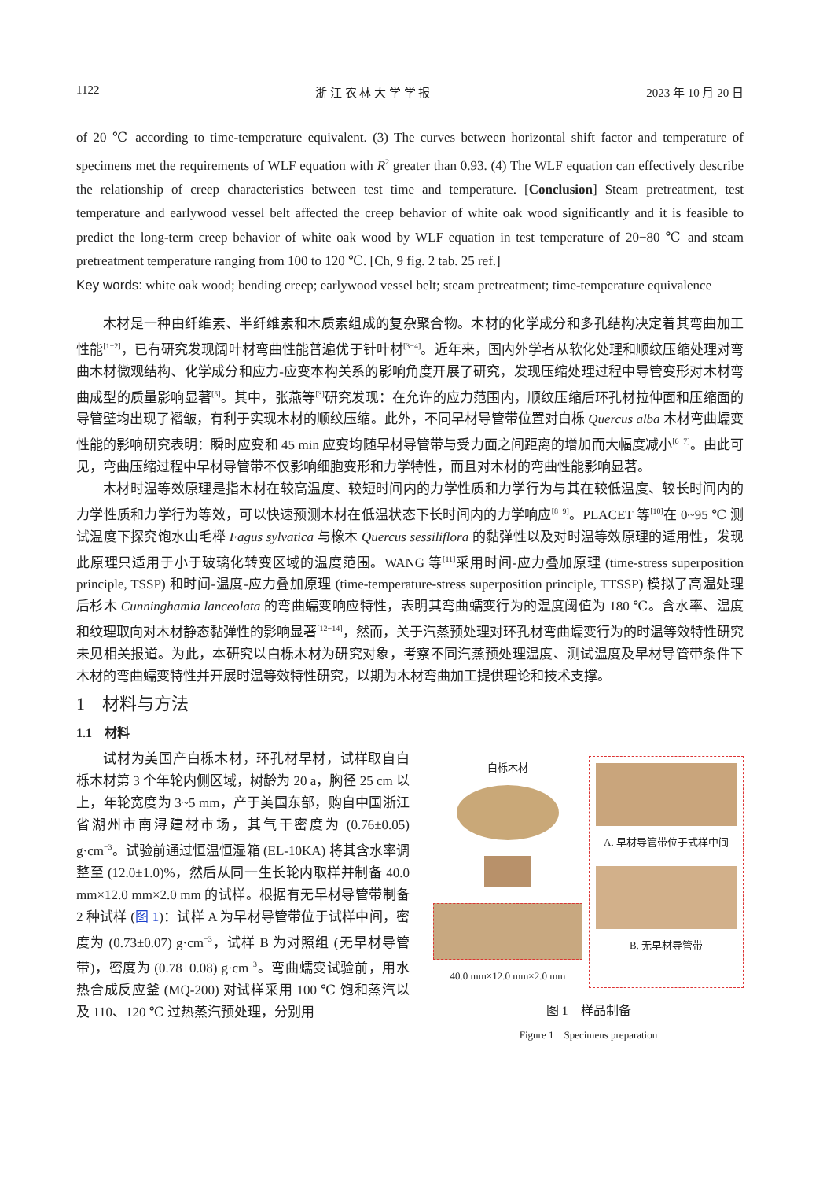1122 浙 江 农 林 大 学 学 报 2023 年 10 月 20 日
of 20 ℃ according to time-temperature equivalent. (3) The curves between horizontal shift factor and temperature of specimens met the requirements of WLF equation with R<sup>2</sup> greater than 0.93. (4) The WLF equation can effectively describe the relationship of creep characteristics between test time and temperature. [Conclusion] Steam pretreatment, test temperature and earlywood vessel belt affected the creep behavior of white oak wood significantly and it is feasible to predict the long-term creep behavior of white oak wood by WLF equation in test temperature of 20−80 ℃ and steam pretreatment temperature ranging from 100 to 120 ℃. [Ch, 9 fig. 2 tab. 25 ref.]
Key words: white oak wood; bending creep; earlywood vessel belt; steam pretreatment; time-temperature equivalence
木材是一种由纤维素、半纤维素和木质素组成的复杂聚合物。木材的化学成分和多孔结构决定着其弯曲加工性能<sup>[1−2]</sup>，已有研究发现阔叶材弯曲性能普遍优于针叶材<sup>[3−4]</sup>。近年来，国内外学者从软化处理和顺纹压缩处理对弯曲木材微观结构、化学成分和应力-应变本构关系的影响角度开展了研究，发现压缩处理过程中导管变形对木材弯曲成型的质量影响显著<sup>[5]</sup>。其中，张燕等<sup>[3]</sup>研究发现：在允许的应力范围内，顺纹压缩后环孔材拉伸面和压缩面的导管壁均出现了褶皱，有利于实现木材的顺纹压缩。此外，不同早材导管带位置对白栎 Quercus alba 木材弯曲蠕变性能的影响研究表明：瞬时应变和 45 min 应变均随早材导管带与受力面之间距离的增加而大幅度减小<sup>[6−7]</sup>。由此可见，弯曲压缩过程中早材导管带不仅影响细胞变形和力学特性，而且对木材的弯曲性能影响显著。
木材时温等效原理是指木材在较高温度、较短时间内的力学性质和力学行为与其在较低温度、较长时间内的力学性质和力学行为等效，可以快速预测木材在低温状态下长时间内的力学响应<sup>[8−9]</sup>。PLACET 等<sup>[10]</sup>在 0~95 ℃ 测试温度下探究饱水山毛榉 Fagus sylvatica 与橡木 Quercus sessiliflora 的黏弹性以及对时温等效原理的适用性，发现此原理只适用于小于玻璃化转变区域的温度范围。WANG 等<sup>[11]</sup>采用时间-应力叠加原理 (time-stress superposition principle, TSSP) 和时间-温度-应力叠加原理 (time-temperature-stress superposition principle, TTSSP) 模拟了高温处理后杉木 Cunninghamia lanceolata 的弯曲蠕变响应特性，表明其弯曲蠕变行为的温度阈值为 180 ℃。含水率、温度和纹理取向对木材静态黏弹性的影响显著<sup>[12−14]</sup>，然而，关于汽蒸预处理对环孔材弯曲蠕变行为的时温等效特性研究未见相关报道。为此，本研究以白栎木材为研究对象，考察不同汽蒸预处理温度、测试温度及早材导管带条件下木材的弯曲蠕变特性并开展时温等效特性研究，以期为木材弯曲加工提供理论和技术支撑。
1　材料与方法
1.1　材料
试材为美国产白栎木材，环孔材早材，试样取自白栎木材第 3 个年轮内侧区域，树龄为 20 a，胸径 25 cm 以上，年轮宽度为 3~5 mm，产于美国东部，购自中国浙江省湖州市南浔建材市场，其气干密度为 (0.76±0.05) g·cm<sup>−3</sup>。试验前通过恒温恒湿箱 (EL-10KA) 将其含水率调整至 (12.0±1.0)%，然后从同一生长轮内取样并制备 40.0 mm×12.0 mm×2.0 mm 的试样。根据有无早材导管带制备 2 种试样 (图 1)：试样 A 为早材导管带位于试样中间，密度为 (0.73±0.07) g·cm<sup>−3</sup>，试样 B 为对照组 (无早材导管带)，密度为 (0.78±0.08) g·cm<sup>−3</sup>。弯曲蠕变试验前，用水热合成反应釜 (MQ-200) 对试样采用 100 ℃ 饱和蒸汽以及 110、120 ℃ 过热蒸汽预处理，分别用
白栎木材
40.0 mm×12.0 mm×2.0 mm
A. 早材导管带位于式样中间
B. 无早材导管带
图 1　样品制备
Figure 1　Specimens preparation